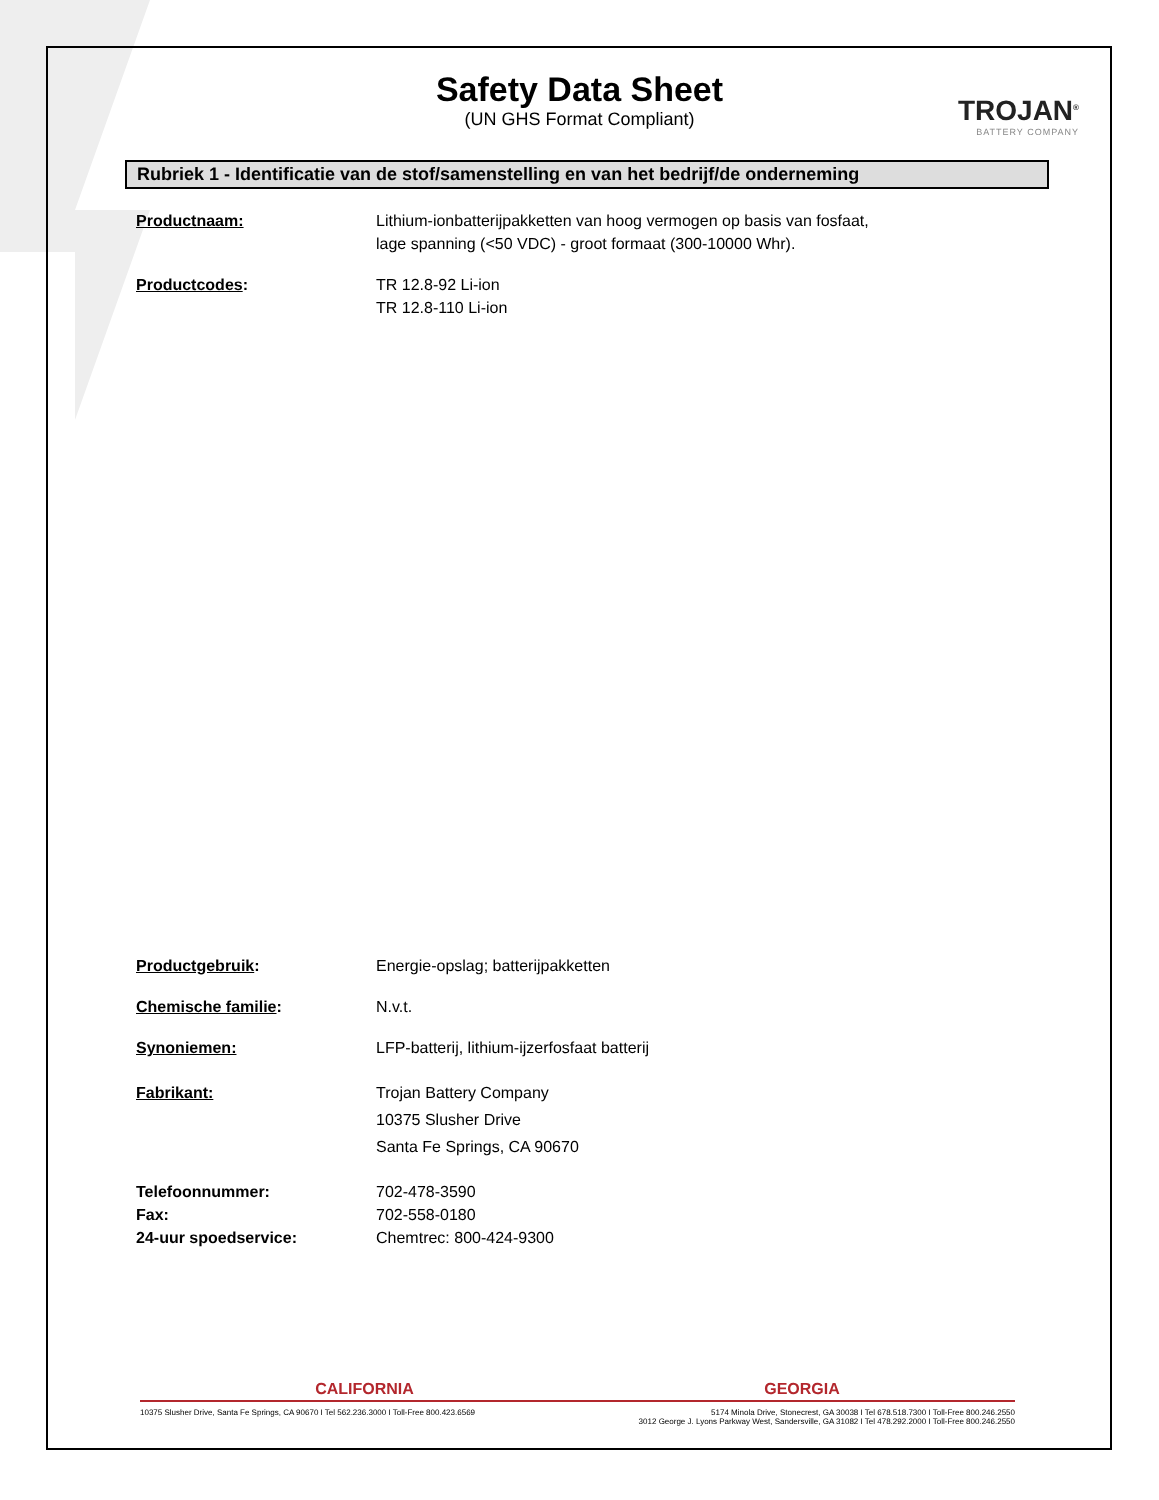Safety Data Sheet
(UN GHS Format Compliant)
TROJAN<sup>®</sup>
BATTERY COMPANY
Rubriek 1 - Identificatie van de stof/samenstelling en van het bedrijf/de onderneming
Productnaam: Lithium-ionbatterijpakketten van hoog vermogen op basis van fosfaat,
lage spanning (<50 VDC) - groot formaat (300-10000 Whr).
Productcodes: TR 12.8-92 Li-ion
TR 12.8-110 Li-ion
Productgebruik: Energie-opslag; batterijpakketten
Chemische familie: N.v.t.
Synoniemen: LFP-batterij, lithium-ijzerfosfaat batterij
Fabrikant: Trojan Battery Company
10375 Slusher Drive
Santa Fe Springs, CA 90670
Telefoonnummer:
Fax:
24-uur spoedservice:
702-478-3590
702-558-0180
Chemtrec: 800-424-9300
CALIFORNIA GEORGIA
10375 Slusher Drive, Santa Fe Springs, CA 90670 I Tel 562.236.3000 I Toll-Free 800.423.6569 5174 Minola Drive, Stonecrest, GA 30038 I Tel 678.518.7300 I Toll-Free 800.246.2550
3012 George J. Lyons Parkway West, Sandersville, GA 31082 I Tel 478.292.2000 I Toll-Free 800.246.2550